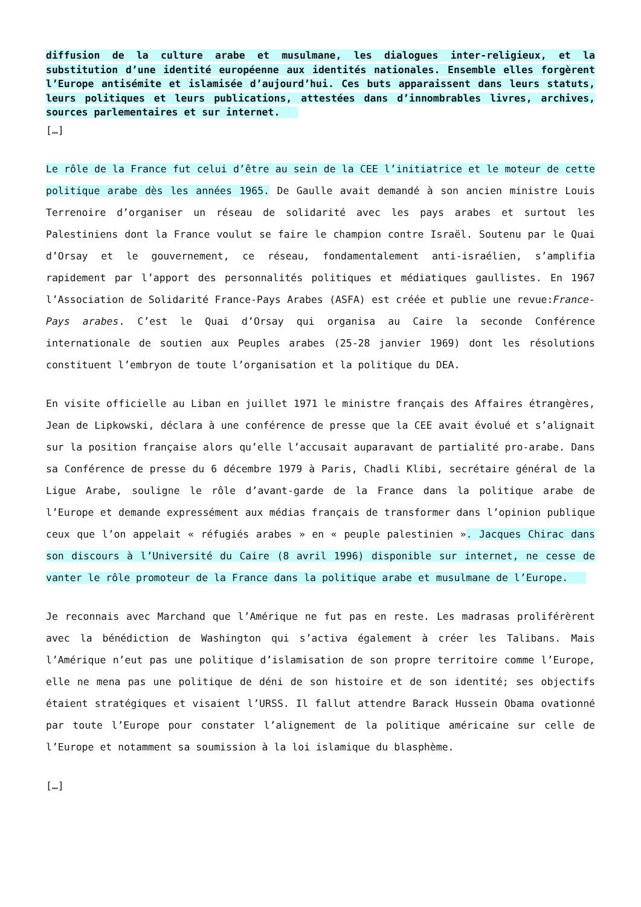diffusion de la culture arabe et musulmane, les dialogues inter-religieux, et la substitution d’une identité européenne aux identités nationales. Ensemble elles forgèrent l’Europe antisémite et islamisée d’aujourd’hui. Ces buts apparaissent dans leurs statuts, leurs politiques et leurs publications, attestées dans d’innombrables livres, archives, sources parlementaires et sur internet.
[…]
Le rôle de la France fut celui d’être au sein de la CEE l’initiatrice et le moteur de cette politique arabe dès les années 1965. De Gaulle avait demandé à son ancien ministre Louis Terrenoire d’organiser un réseau de solidarité avec les pays arabes et surtout les Palestiniens dont la France voulut se faire le champion contre Israël. Soutenu par le Quai d’Orsay et le gouvernement, ce réseau, fondamentalement anti-israélien, s’amplifia rapidement par l’apport des personnalités politiques et médiatiques gaullistes. En 1967 l’Association de Solidarité France-Pays Arabes (ASFA) est créée et publie une revue:France-Pays arabes. C’est le Quai d’Orsay qui organisa au Caire la seconde Conférence internationale de soutien aux Peuples arabes (25-28 janvier 1969) dont les résolutions constituent l’embryon de toute l’organisation et la politique du DEA.
En visite officielle au Liban en juillet 1971 le ministre français des Affaires étrangères, Jean de Lipkowski, déclara à une conférence de presse que la CEE avait évolué et s’alignait sur la position française alors qu’elle l’accusait auparavant de partialité pro-arabe. Dans sa Conférence de presse du 6 décembre 1979 à Paris, Chadli Klibi, secrétaire général de la Ligue Arabe, souligne le rôle d’avant-garde de la France dans la politique arabe de l’Europe et demande expressément aux médias français de transformer dans l’opinion publique ceux que l’on appelait « réfugiés arabes » en « peuple palestinien ». Jacques Chirac dans son discours à l’Université du Caire (8 avril 1996) disponible sur internet, ne cesse de vanter le rôle promoteur de la France dans la politique arabe et musulmane de l’Europe.
Je reconnais avec Marchand que l’Amérique ne fut pas en reste. Les madrasas proliférèrent avec la bénédiction de Washington qui s’activa également à créer les Talibans. Mais l’Amérique n’eut pas une politique d’islamisation de son propre territoire comme l’Europe, elle ne mena pas une politique de déni de son histoire et de son identité; ses objectifs étaient stratégiques et visaient l’URSS. Il fallut attendre Barack Hussein Obama ovationné par toute l’Europe pour constater l’alignement de la politique américaine sur celle de l’Europe et notamment sa soumission à la loi islamique du blasphème.
[…]